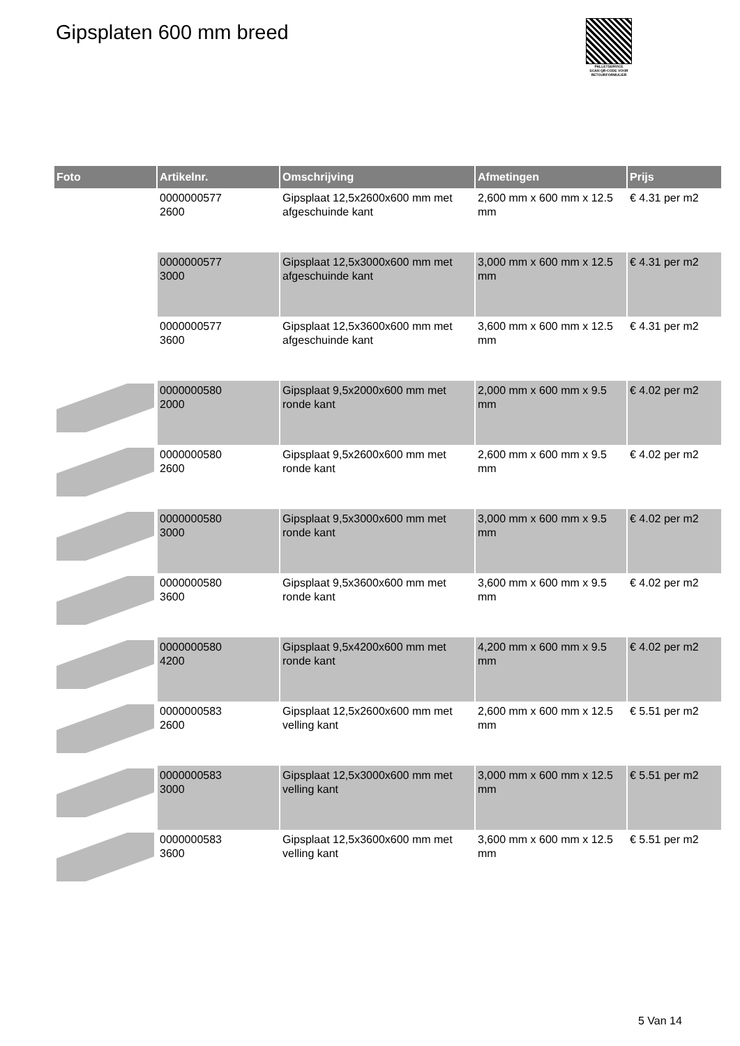Gipsplaten 600 mm breed
PALLETSERVICE
SCAN QR-CODE VOOR RETOURFORMULIER
| Foto | Artikelnr. | Omschrijving | Afmetingen | Prijs |
| --- | --- | --- | --- | --- |
| | 0000000577 2600 | Gipsplaat 12,5x2600x600 mm met afgeschuinde kant | 2,600 mm x 600 mm x 12.5 mm | € 4.31 per m2 |
| | 0000000577 3000 | Gipsplaat 12,5x3000x600 mm met afgeschuinde kant | 3,000 mm x 600 mm x 12.5 mm | € 4.31 per m2 |
| | 0000000577 3600 | Gipsplaat 12,5x3600x600 mm met afgeschuinde kant | 3,600 mm x 600 mm x 12.5 mm | € 4.31 per m2 |
| | 0000000580 2000 | Gipsplaat 9,5x2000x600 mm met ronde kant | 2,000 mm x 600 mm x 9.5 mm | € 4.02 per m2 |
| | 0000000580 2600 | Gipsplaat 9,5x2600x600 mm met ronde kant | 2,600 mm x 600 mm x 9.5 mm | € 4.02 per m2 |
| | 0000000580 3000 | Gipsplaat 9,5x3000x600 mm met ronde kant | 3,000 mm x 600 mm x 9.5 mm | € 4.02 per m2 |
| | 0000000580 3600 | Gipsplaat 9,5x3600x600 mm met ronde kant | 3,600 mm x 600 mm x 9.5 mm | € 4.02 per m2 |
| | 0000000580 4200 | Gipsplaat 9,5x4200x600 mm met ronde kant | 4,200 mm x 600 mm x 9.5 mm | € 4.02 per m2 |
| | 0000000583 2600 | Gipsplaat 12,5x2600x600 mm met velling kant | 2,600 mm x 600 mm x 12.5 mm | € 5.51 per m2 |
| | 0000000583 3000 | Gipsplaat 12,5x3000x600 mm met velling kant | 3,000 mm x 600 mm x 12.5 mm | € 5.51 per m2 |
| | 0000000583 3600 | Gipsplaat 12,5x3600x600 mm met velling kant | 3,600 mm x 600 mm x 12.5 mm | € 5.51 per m2 |
5 Van 14